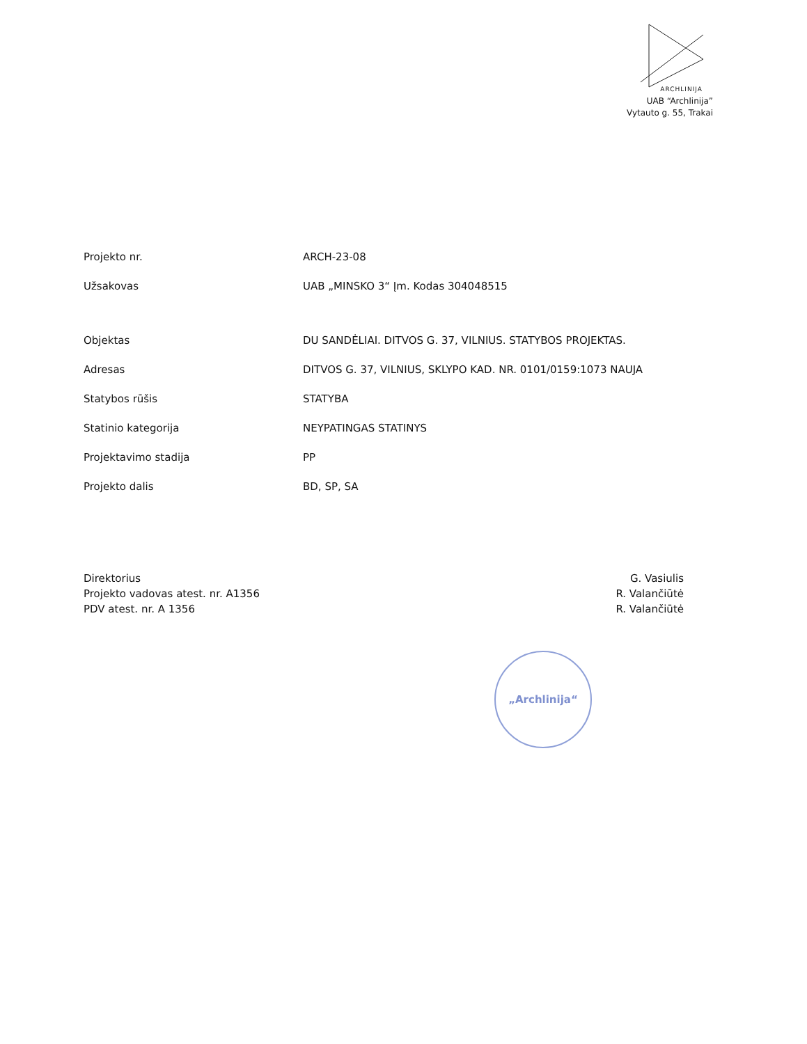ARCHLINIJA
UAB “Archlinija”
Vytauto g. 55, Trakai
| Projekto nr. | ARCH-23-08 |
| Užsakovas | UAB „MINSKO 3“ Įm. Kodas 304048515 |
| Objektas | DU SANDĖLIAI. DITVOS G. 37, VILNIUS. STATYBOS PROJEKTAS. |
| Adresas | DITVOS G. 37, VILNIUS, SKLYPO KAD. NR. 0101/0159:1073 NAUJA |
| Statybos rūšis | STATYBA |
| Statinio kategorija | NEYPATINGAS STATINYS |
| Projektavimo stadija | PP |
| Projekto dalis | BD, SP, SA |
Direktorius
Projekto vadovas atest. nr. A1356
PDV atest. nr. A 1356
G. Vasiulis
R. Valančiūtė
R. Valančiūtė
„Archlinija“